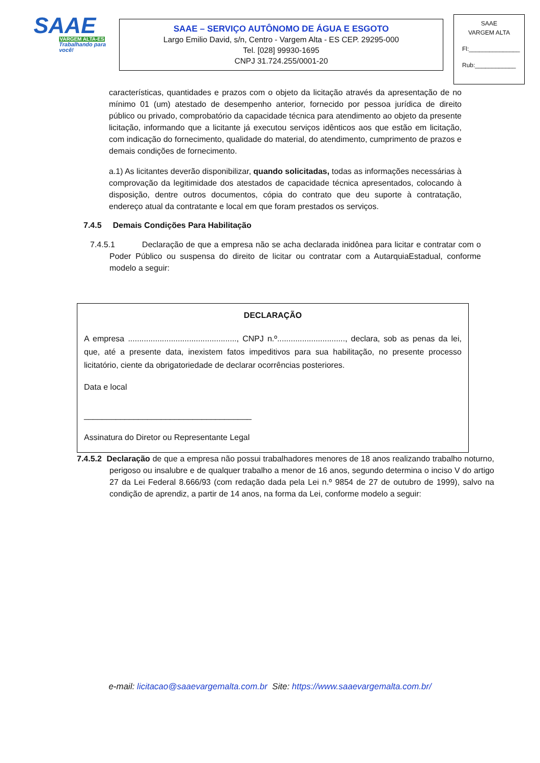SAAE
VARGEM ALTA-ES
Trabalhando para você!
SAAE – SERVIÇO AUTÔNOMO DE ÁGUA E ESGOTO
Largo Emilio David, s/n, Centro - Vargem Alta - ES CEP. 29295-000
Tel. [028] 99930-1695
CNPJ 31.724.255/0001-20
SAAE
VARGEM ALTA
Fl:_______________
Rub:____________
características, quantidades e prazos com o objeto da licitação através da apresentação de no mínimo 01 (um) atestado de desempenho anterior, fornecido por pessoa jurídica de direito público ou privado, comprobatório da capacidade técnica para atendimento ao objeto da presente licitação, informando que a licitante já executou serviços idênticos aos que estão em licitação, com indicação do fornecimento, qualidade do material, do atendimento, cumprimento de prazos e demais condições de fornecimento.
a.1) As licitantes deverão disponibilizar, quando solicitadas, todas as informações necessárias à comprovação da legitimidade dos atestados de capacidade técnica apresentados, colocando à disposição, dentre outros documentos, cópia do contrato que deu suporte à contratação, endereço atual da contratante e local em que foram prestados os serviços.
7.4.5 Demais Condições Para Habilitação
7.4.5.1 Declaração de que a empresa não se acha declarada inidônea para licitar e contratar com o Poder Público ou suspensa do direito de licitar ou contratar com a AutarquiaEstadual, conforme modelo a seguir:
DECLARAÇÃO
A empresa ................................................, CNPJ n.º.............................., declara, sob as penas da lei, que, até a presente data, inexistem fatos impeditivos para sua habilitação, no presente processo licitatório, ciente da obrigatoriedade de declarar ocorrências posteriores.
Data e local
_____________________________________
Assinatura do Diretor ou Representante Legal
7.4.5.2 Declaração de que a empresa não possui trabalhadores menores de 18 anos realizando trabalho noturno, perigoso ou insalubre e de qualquer trabalho a menor de 16 anos, segundo determina o inciso V do artigo 27 da Lei Federal 8.666/93 (com redação dada pela Lei n.º 9854 de 27 de outubro de 1999), salvo na condição de aprendiz, a partir de 14 anos, na forma da Lei, conforme modelo a seguir:
e-mail: licitacao@saaevargemalta.com.br Site: https://www.saaevargemalta.com.br/